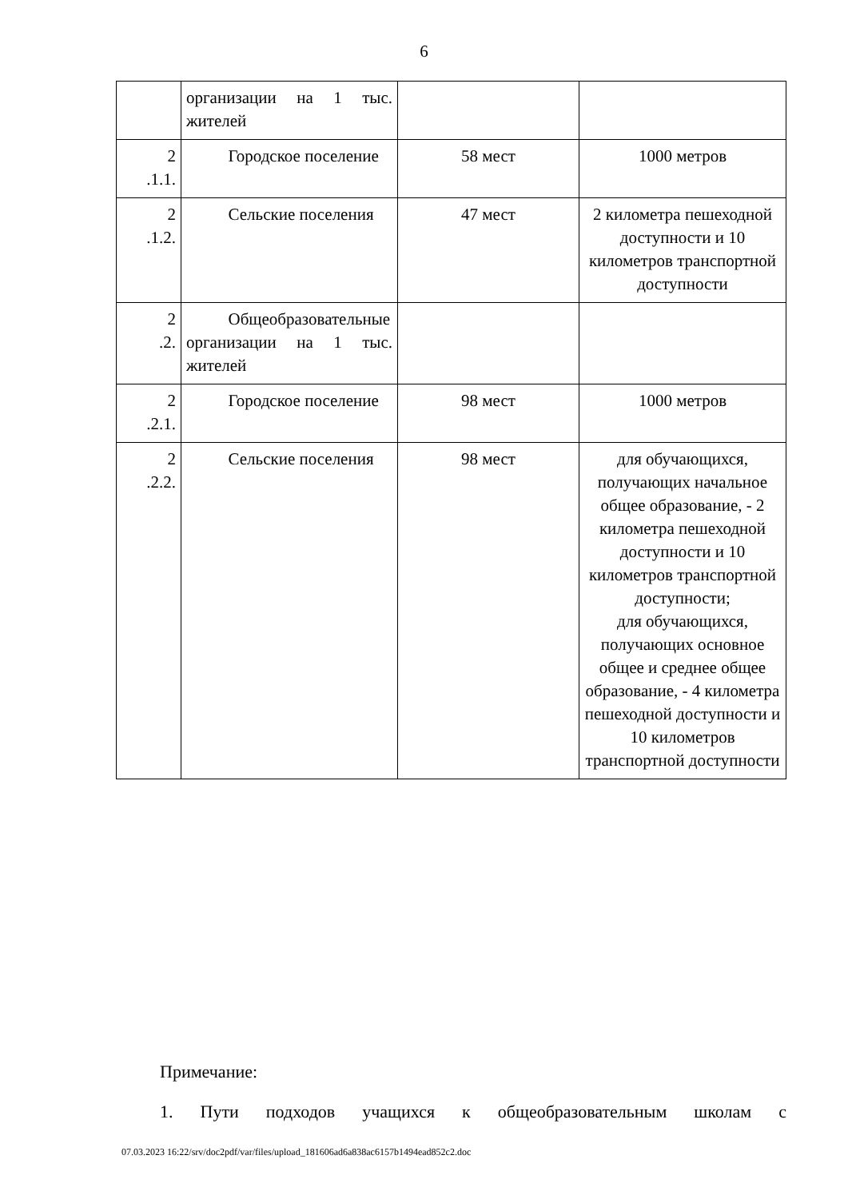6
| | организации на 1 тыс. жителей | | |
| 2 .1.1. | Городское поселение | 58 мест | 1000 метров |
| 2 .1.2. | Сельские поселения | 47 мест | 2 километра пешеходной доступности и 10 километров транспортной доступности |
| 2 .2. | Общеобразовательные организации на 1 тыс. жителей | | |
| 2 .2.1. | Городское поселение | 98 мест | 1000 метров |
| 2 .2.2. | Сельские поселения | 98 мест | для обучающихся, получающих начальное общее образование, - 2 километра пешеходной доступности и 10 километров транспортной доступности; для обучающихся, получающих основное общее и среднее общее образование, - 4 километра пешеходной доступности и 10 километров транспортной доступности |
Примечание:
1. Пути подходов учащихся к общеобразовательным школам с
07.03.2023 16:22/srv/doc2pdf/var/files/upload_181606ad6a838ac6157b1494ead852c2.doc